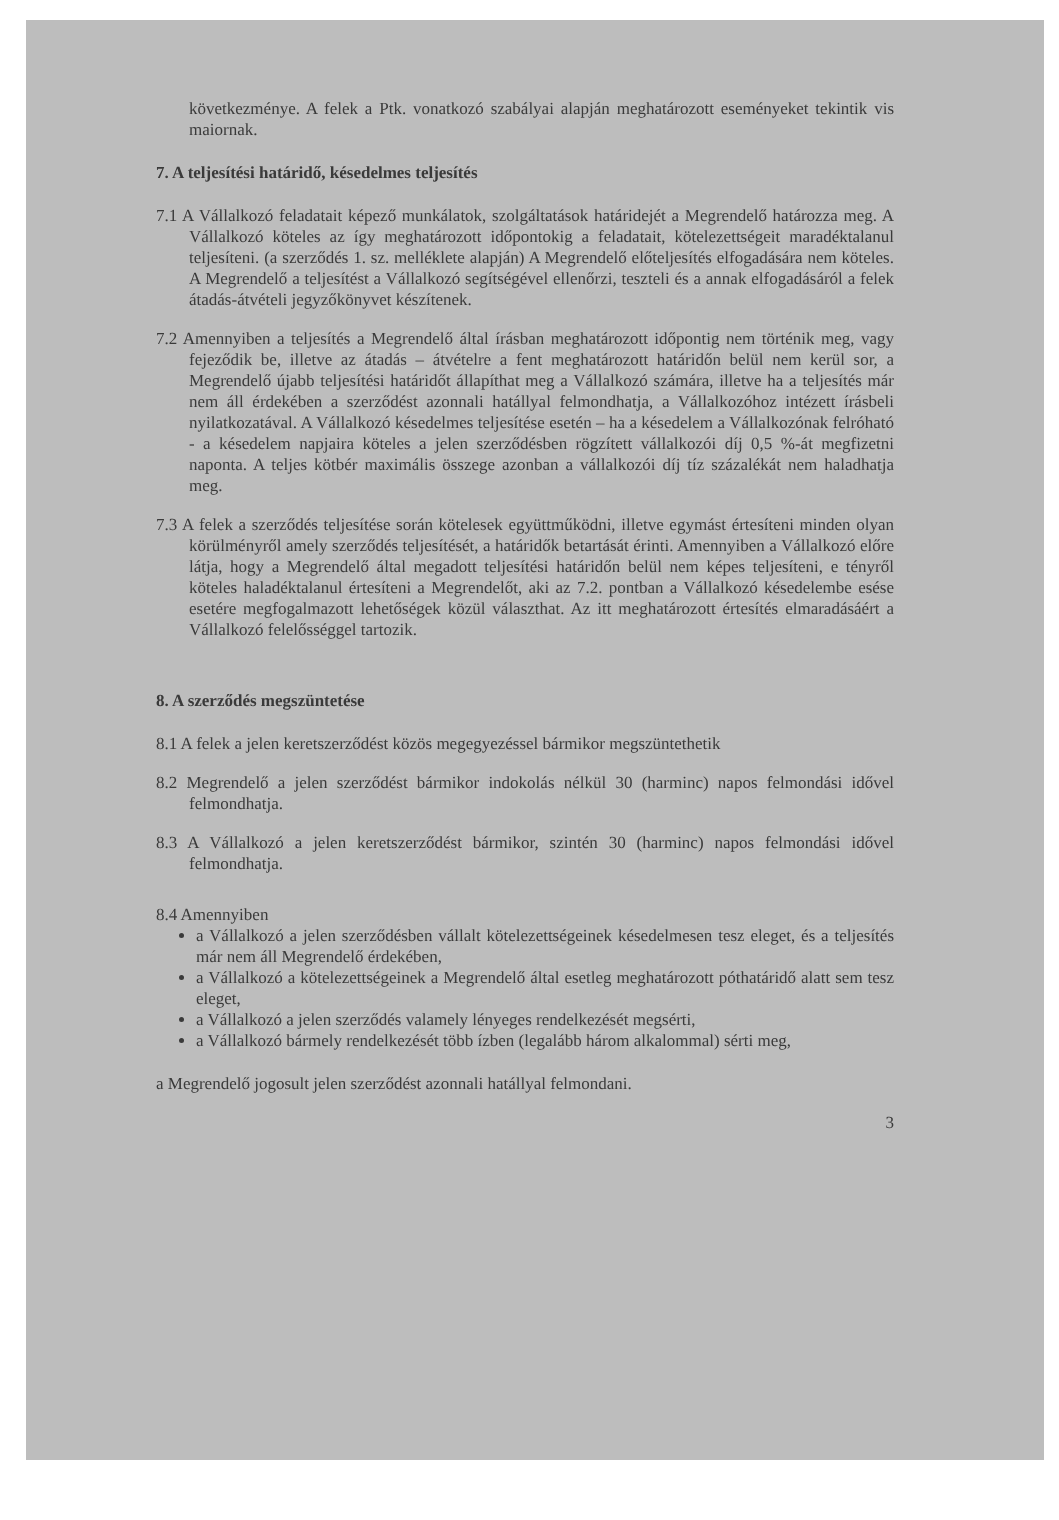következménye. A felek a Ptk. vonatkozó szabályai alapján meghatározott eseményeket tekintik vis maiornak.
7. A teljesítési határidő, késedelmes teljesítés
7.1 A Vállalkozó feladatait képező munkálatok, szolgáltatások határidejét a Megrendelő határozza meg. A Vállalkozó köteles az így meghatározott időpontokig a feladatait, kötelezettségeit maradéktalanul teljesíteni. (a szerződés 1. sz. melléklete alapján) A Megrendelő előteljesítés elfogadására nem köteles. A Megrendelő a teljesítést a Vállalkozó segítségével ellenőrzi, teszteli és a annak elfogadásáról a felek átadás-átvételi jegyzőkönyvet készítenek.
7.2 Amennyiben a teljesítés a Megrendelő által írásban meghatározott időpontig nem történik meg, vagy fejeződik be, illetve az átadás – átvételre a fent meghatározott határidőn belül nem kerül sor, a Megrendelő újabb teljesítési határidőt állapíthat meg a Vállalkozó számára, illetve ha a teljesítés már nem áll érdekében a szerződést azonnali hatállyal felmondhatja, a Vállalkozóhoz intézett írásbeli nyilatkozatával. A Vállalkozó késedelmes teljesítése esetén – ha a késedelem a Vállalkozónak felróható - a késedelem napjaira köteles a jelen szerződésben rögzített vállalkozói díj 0,5 %-át megfizetni naponta. A teljes kötbér maximális összege azonban a vállalkozói díj tíz százalékát nem haladhatja meg.
7.3 A felek a szerződés teljesítése során kötelesek együttműködni, illetve egymást értesíteni minden olyan körülményről amely szerződés teljesítését, a határidők betartását érinti. Amennyiben a Vállalkozó előre látja, hogy a Megrendelő által megadott teljesítési határidőn belül nem képes teljesíteni, e tényről köteles haladéktalanul értesíteni a Megrendelőt, aki az 7.2. pontban a Vállalkozó késedelembe esése esetére megfogalmazott lehetőségek közül választhat. Az itt meghatározott értesítés elmaradásáért a Vállalkozó felelősséggel tartozik.
8. A szerződés megszüntetése
8.1 A felek a jelen keretszerződést közös megegyezéssel bármikor megszüntethetik
8.2 Megrendelő a jelen szerződést bármikor indokolás nélkül 30 (harminc) napos felmondási idővel felmondhatja.
8.3 A Vállalkozó a jelen keretszerződést bármikor, szintén 30 (harminc) napos felmondási idővel felmondhatja.
8.4 Amennyiben
a Vállalkozó a jelen szerződésben vállalt kötelezettségeinek késedelmesen tesz eleget, és a teljesítés már nem áll Megrendelő érdekében,
a Vállalkozó a kötelezettségeinek a Megrendelő által esetleg meghatározott póthatáridő alatt sem tesz eleget,
a Vállalkozó a jelen szerződés valamely lényeges rendelkezését megsérti,
a Vállalkozó bármely rendelkezését több ízben (legalább három alkalommal) sérti meg,
a Megrendelő jogosult jelen szerződést azonnali hatállyal felmondani.
3